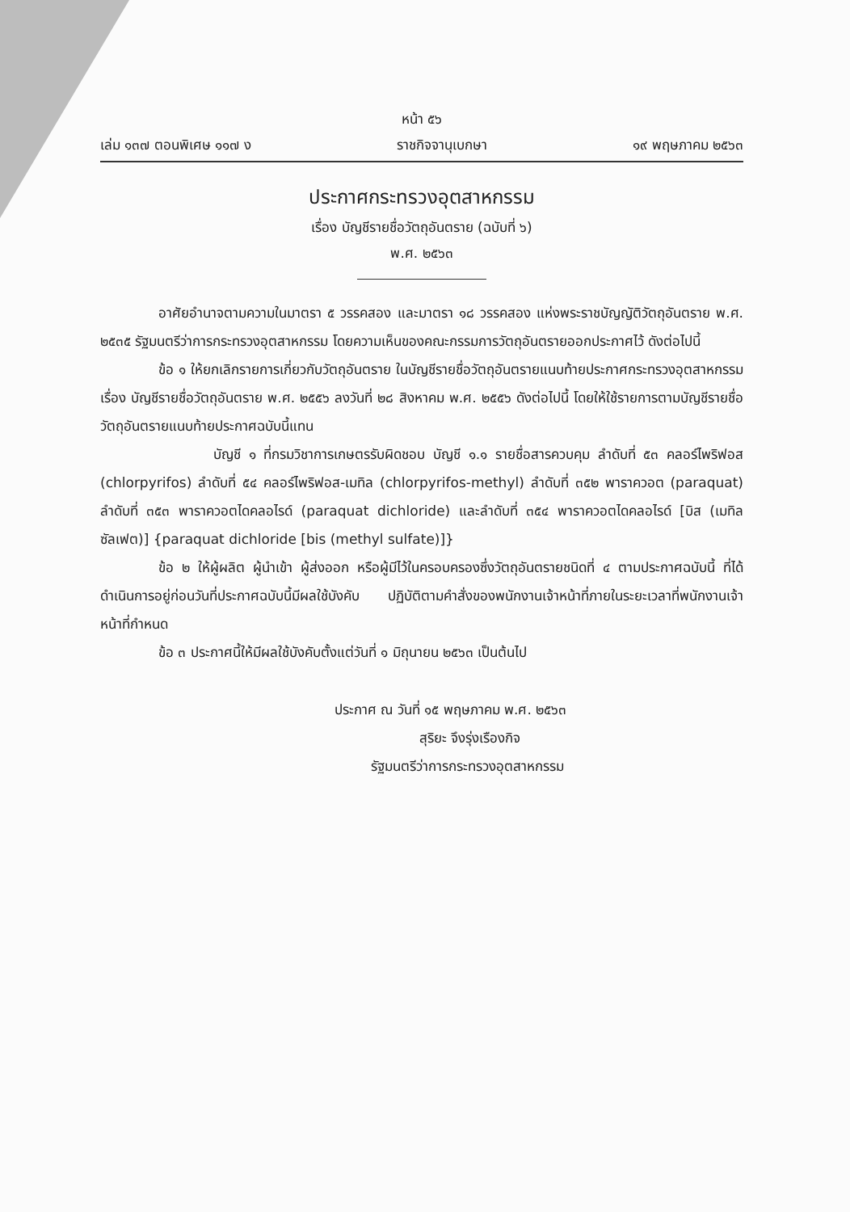หน้า ๕๖
เล่ม ๑๓๗ ตอนพิเศษ ๑๑๗ ง ราชกิจจานุเบกษา ๑๙ พฤษภาคม ๒๕๖๓
ประกาศกระทรวงอุตสาหกรรม
เรื่อง บัญชีรายชื่อวัตถุอันตราย (ฉบับที่ ๖)
พ.ศ. ๒๕๖๓
อาศัยอำนาจตามความในมาตรา ๕ วรรคสอง และมาตรา ๑๘ วรรคสอง แห่งพระราชบัญญัติวัตถุอันตราย พ.ศ. ๒๕๓๕ รัฐมนตรีว่าการกระทรวงอุตสาหกรรม โดยความเห็นของคณะกรรมการวัตถุอันตรายออกประกาศไว้ ดังต่อไปนี้
ข้อ ๑ ให้ยกเลิกรายการเกี่ยวกับวัตถุอันตราย ในบัญชีรายชื่อวัตถุอันตรายแนบท้ายประกาศกระทรวงอุตสาหกรรม เรื่อง บัญชีรายชื่อวัตถุอันตราย พ.ศ. ๒๕๕๖ ลงวันที่ ๒๘ สิงหาคม พ.ศ. ๒๕๕๖ ดังต่อไปนี้ โดยให้ใช้รายการตามบัญชีรายชื่อวัตถุอันตรายแนบท้ายประกาศฉบับนี้แทน
บัญชี ๑ ที่กรมวิชาการเกษตรรับผิดชอบ บัญชี ๑.๑ รายชื่อสารควบคุม ลำดับที่ ๕๓ คลอร์ไพริฟอส (chlorpyrifos) ลำดับที่ ๕๔ คลอร์ไพริฟอส-เมทิล (chlorpyrifos-methyl) ลำดับที่ ๓๕๒ พาราควอต (paraquat) ลำดับที่ ๓๕๓ พาราควอตไดคลอไรด์ (paraquat dichloride) และลำดับที่ ๓๕๔ พาราควอตไดคลอไรด์ [บิส (เมทิลซัลเฟต)] {paraquat dichloride [bis (methyl sulfate)]}
ข้อ ๒ ให้ผู้ผลิต ผู้นำเข้า ผู้ส่งออก หรือผู้มีไว้ในครอบครองซึ่งวัตถุอันตรายชนิดที่ ๔ ตามประกาศฉบับนี้ ที่ได้ดำเนินการอยู่ก่อนวันที่ประกาศฉบับนี้มีผลใช้บังคับ ปฏิบัติตามคำสั่งของพนักงานเจ้าหน้าที่ภายในระยะเวลาที่พนักงานเจ้าหน้าที่กำหนด
ข้อ ๓ ประกาศนี้ให้มีผลใช้บังคับตั้งแต่วันที่ ๑ มิถุนายน ๒๕๖๓ เป็นต้นไป
ประกาศ ณ วันที่ ๑๕ พฤษภาคม พ.ศ. ๒๕๖๓
สุริยะ จึงรุ่งเรืองกิจ
รัฐมนตรีว่าการกระทรวงอุตสาหกรรม